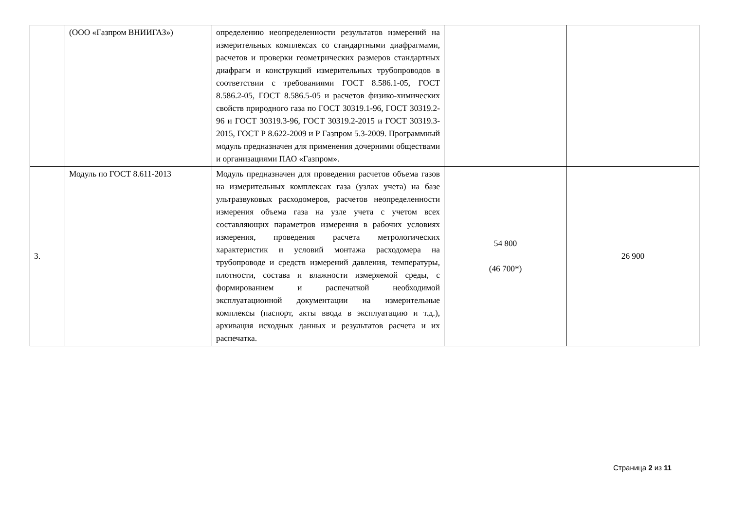| | (ООО «Газпром ВНИИГАЗ») | определению неопределенности результатов измерений на измерительных комплексах со стандартными диафрагмами, расчетов и проверки геометрических размеров стандартных диафрагм и конструкций измерительных трубопроводов в соответствии с требованиями ГОСТ 8.586.1-05, ГОСТ 8.586.2-05, ГОСТ 8.586.5-05 и расчетов физико-химических свойств природного газа по ГОСТ 30319.1-96, ГОСТ 30319.2-96 и ГОСТ 30319.3-96, ГОСТ 30319.2-2015 и ГОСТ 30319.3-2015, ГОСТ Р 8.622-2009 и Р Газпром 5.3-2009. Программный модуль предназначен для применения дочерними обществами и организациями ПАО «Газпром». | | |
| 3. | Модуль по ГОСТ 8.611-2013 | Модуль предназначен для проведения расчетов объема газов на измерительных комплексах газа (узлах учета) на базе ультразвуковых расходомеров, расчетов неопределенности измерения объема газа на узле учета с учетом всех составляющих параметров измерения в рабочих условиях измерения, проведения расчета метрологических характеристик и условий монтажа расходомера на трубопроводе и средств измерений давления, температуры, плотности, состава и влажности измеряемой среды, с формированием и распечаткой необходимой эксплуатационной документации на измерительные комплексы (паспорт, акты ввода в эксплуатацию и т.д.), архивация исходных данных и результатов расчета и их распечатка. | 54 800 (46 700*) | 26 900 |
Страница 2 из 11